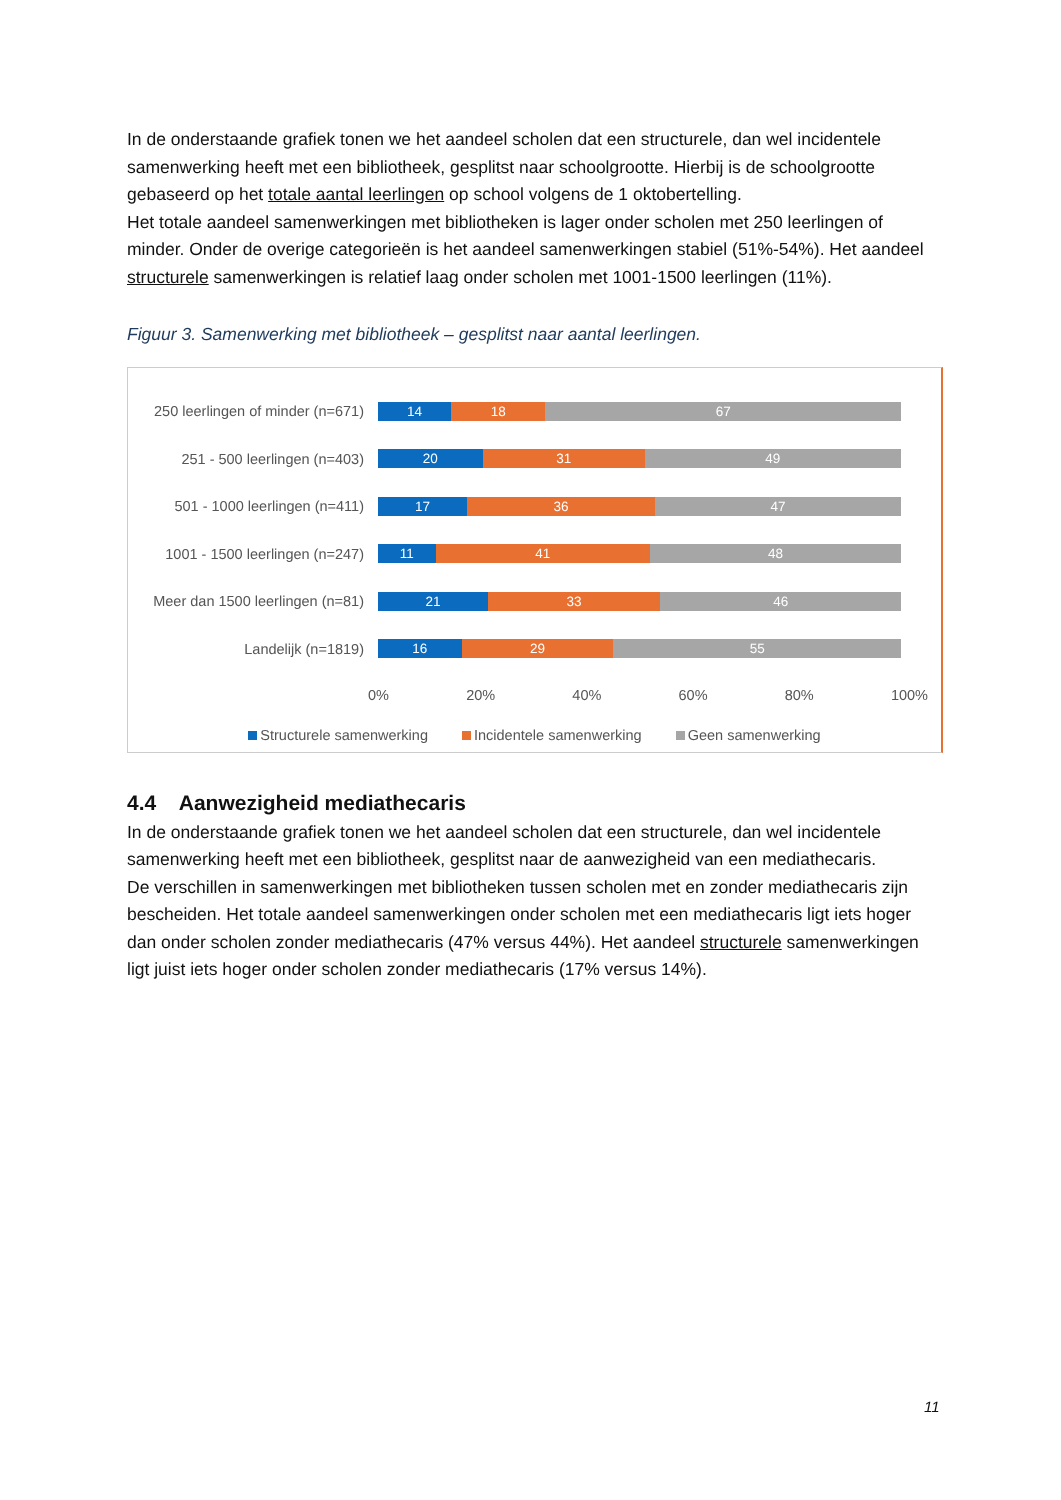In de onderstaande grafiek tonen we het aandeel scholen dat een structurele, dan wel incidentele samenwerking heeft met een bibliotheek, gesplitst naar schoolgrootte. Hierbij is de schoolgrootte gebaseerd op het totale aantal leerlingen op school volgens de 1 oktobertelling.
Het totale aandeel samenwerkingen met bibliotheken is lager onder scholen met 250 leerlingen of minder. Onder de overige categorieën is het aandeel samenwerkingen stabiel (51%-54%). Het aandeel structurele samenwerkingen is relatief laag onder scholen met 1001-1500 leerlingen (11%).
Figuur 3. Samenwerking met bibliotheek – gesplitst naar aantal leerlingen.
250 leerlingen of minder (n=671)
14 18 67
251 - 500 leerlingen (n=403)
20 31 49
501 - 1000 leerlingen (n=411)
17 36 47
1001 - 1500 leerlingen (n=247)
11 41 48
Meer dan 1500 leerlingen (n=81)
21 33 46
Landelijk (n=1819)
16 29 55
0% 20% 40% 60% 80% 100%
Structurele samenwerking Incidentele samenwerking Geen samenwerking
4.4 Aanwezigheid mediathecaris
In de onderstaande grafiek tonen we het aandeel scholen dat een structurele, dan wel incidentele samenwerking heeft met een bibliotheek, gesplitst naar de aanwezigheid van een mediathecaris.
De verschillen in samenwerkingen met bibliotheken tussen scholen met en zonder mediathecaris zijn bescheiden. Het totale aandeel samenwerkingen onder scholen met een mediathecaris ligt iets hoger dan onder scholen zonder mediathecaris (47% versus 44%). Het aandeel structurele samenwerkingen ligt juist iets hoger onder scholen zonder mediathecaris (17% versus 14%).
11